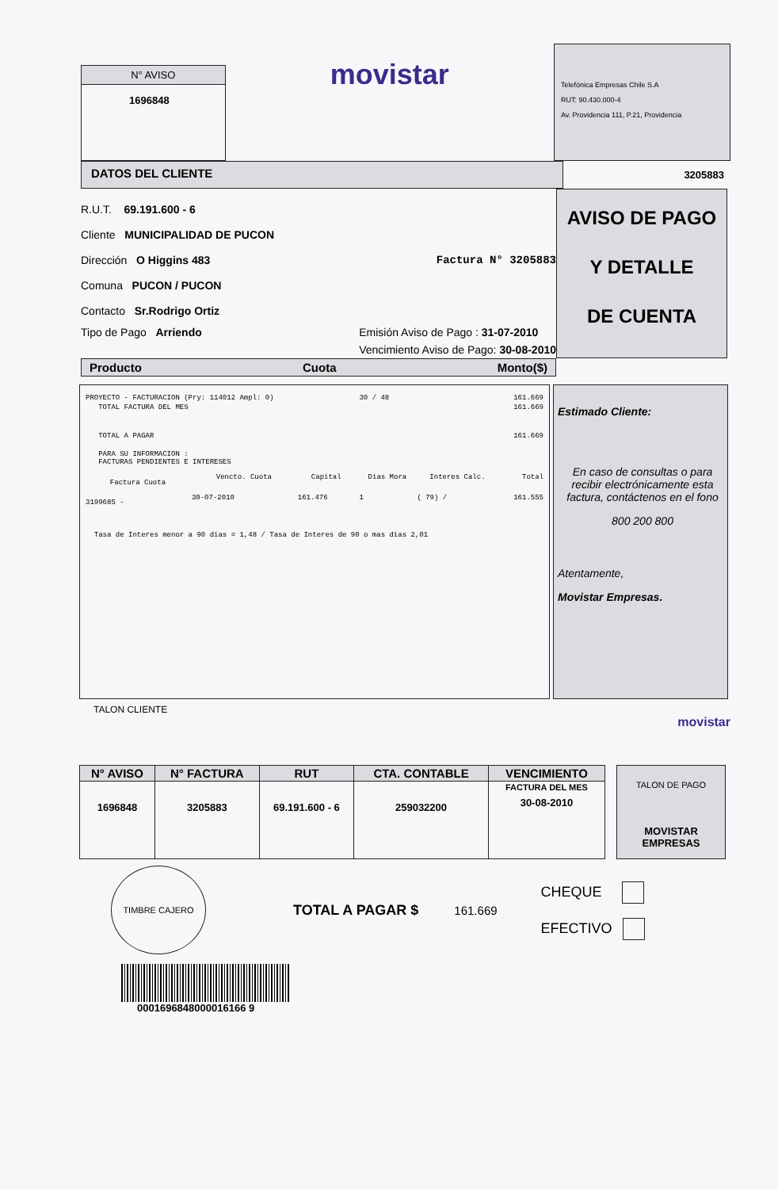N° AVISO
1696848
movistar
Telefónica Empresas Chile S.A
RUT: 90.430.000-4
Av. Providencia 111, P.21, Providencia
DATOS DEL CLIENTE
3205883
R.U.T. 69.191.600 - 6
Cliente MUNICIPALIDAD DE PUCON
Dirección O Higgins 483 Factura N° 3205883
Comuna PUCON / PUCON
Contacto Sr.Rodrigo Ortiz
Tipo de Pago Arriendo Emisión Aviso de Pago : 31-07-2010
Vencimiento Aviso de Pago: 30-08-2010
AVISO DE PAGO
Y DETALLE
DE CUENTA
Producto Cuota Monto($)
| PROYECTO - FACTURACION (Pry: 114012 Ampl: 0) | | | | 30 / 48 | | 161.669 |
| TOTAL FACTURA DEL MES | | | | | | 161.669 |
| TOTAL A PAGAR | | | | | | 161.669 |
| PARA SU INFORMACION : FACTURAS PENDIENTES E INTERESES | | | | | | |
| Factura Cuota | Vencto. Cuota | Capital | | Dias Mora | Interes Calc. | Total |
| 3199685 - | 30-07-2010 | 161.476 | | 1 | ( 79) / | 161.555 |
| Tasa de Interes menor a 90 dias = 1,48 / Tasa de Interes de 90 o mas dias 2,01 | | | | | | |
Estimado Cliente:
En caso de consultas o para recibir electrónicamente esta factura, contáctenos en el fono
800 200 800
Atentamente,
Movistar Empresas.
TALON CLIENTE
movistar
| N° AVISO | N° FACTURA | RUT | CTA. CONTABLE | VENCIMIENTO |
| --- | --- | --- | --- | --- |
| 1696848 | 3205883 | 69.191.600 - 6 | 259032200 | FACTURA DEL MES 30-08-2010 |
TALON DE PAGO
MOVISTAR EMPRESAS
TIMBRE CAJERO
TOTAL A PAGAR $
161.669
CHEQUE
EFECTIVO
0001696848000016166 9